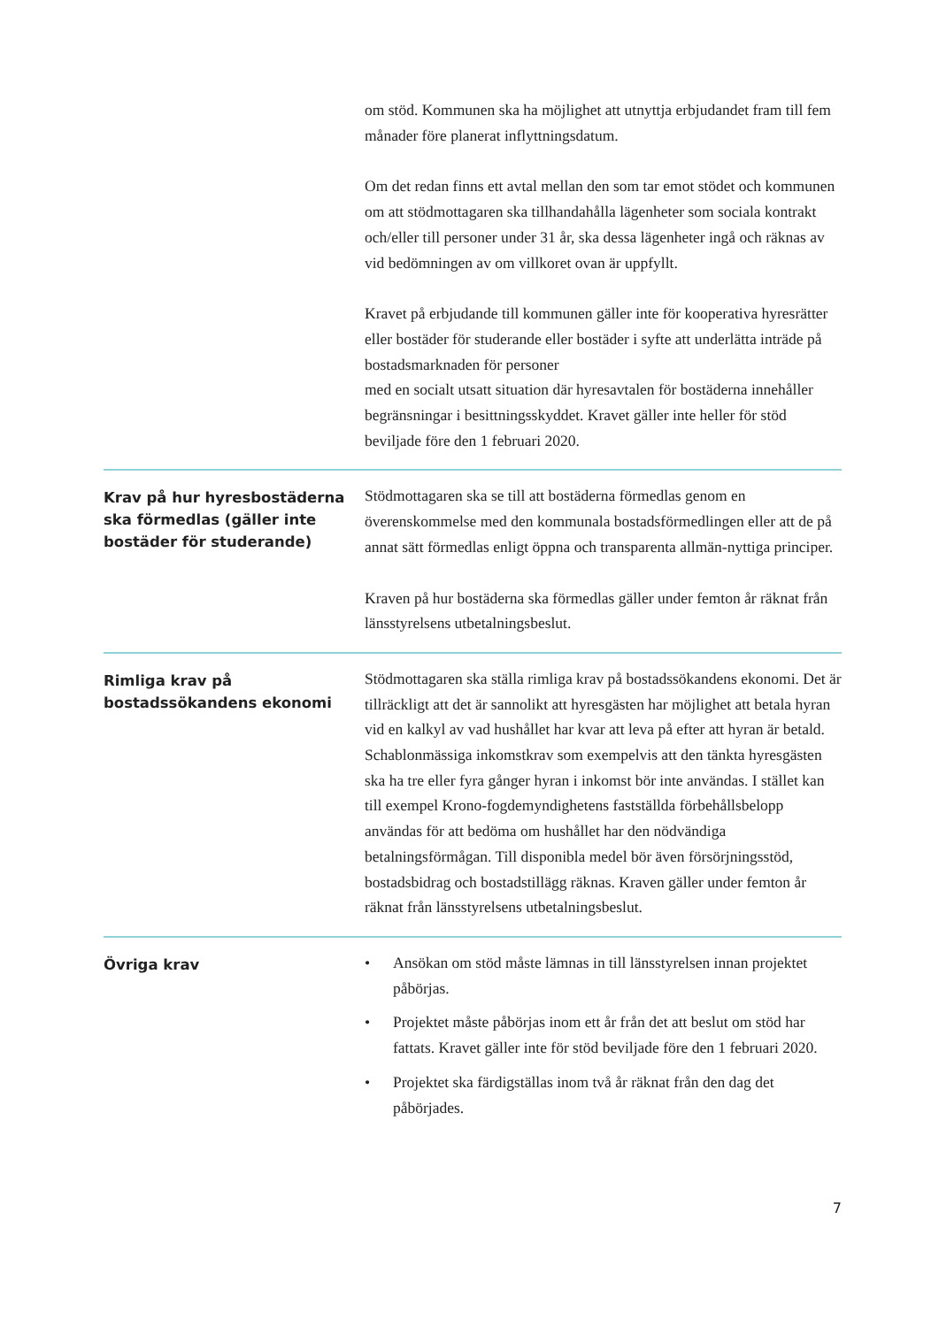| | om stöd. Kommunen ska ha möjlighet att utnyttja erbjudandet fram till fem månader före planerat inflyttningsdatum. Om det redan finns ett avtal mellan den som tar emot stödet och kommunen om att stödmottagaren ska tillhandahålla lägenheter som sociala kontrakt och/eller till personer under 31 år, ska dessa lägenheter ingå och räknas av vid bedömningen av om villkoret ovan är uppfyllt. Kravet på erbjudande till kommunen gäller inte för kooperativa hyresrätter eller bostäder för studerande eller bostäder i syfte att underlätta inträde på bostadsmarknaden för personer med en socialt utsatt situation där hyresavtalen för bostäderna innehåller begränsningar i besittningsskyddet. Kravet gäller inte heller för stöd beviljade före den 1 februari 2020. |
| Krav på hur hyresbostäderna ska förmedlas (gäller inte bostäder för studerande) | Stödmottagaren ska se till att bostäderna förmedlas genom en överenskommelse med den kommunala bostadsförmedlingen eller att de på annat sätt förmedlas enligt öppna och transparenta allmän-nyttiga principer. Kraven på hur bostäderna ska förmedlas gäller under femton år räknat från länsstyrelsens utbetalningsbeslut. |
| Rimliga krav på bostadssökandens ekonomi | Stödmottagaren ska ställa rimliga krav på bostadssökandens ekonomi. Det är tillräckligt att det är sannolikt att hyresgästen har möjlighet att betala hyran vid en kalkyl av vad hushållet har kvar att leva på efter att hyran är betald. Schablonmässiga inkomstkrav som exempelvis att den tänkta hyresgästen ska ha tre eller fyra gånger hyran i inkomst bör inte användas. I stället kan till exempel Krono-fogdemyndighetens fastställda förbehållsbelopp användas för att bedöma om hushållet har den nödvändiga betalningsförmågan. Till disponibla medel bör även försörjningsstöd, bostadsbidrag och bostadstillägg räknas. Kraven gäller under femton år räknat från länsstyrelsens utbetalningsbeslut. |
| Övriga krav | • Ansökan om stöd måste lämnas in till länsstyrelsen innan projektet påbörjas. • Projektet måste påbörjas inom ett år från det att beslut om stöd har fattats. Kravet gäller inte för stöd beviljade före den 1 februari 2020. • Projektet ska färdigställas inom två år räknat från den dag det påbörjades. |
7